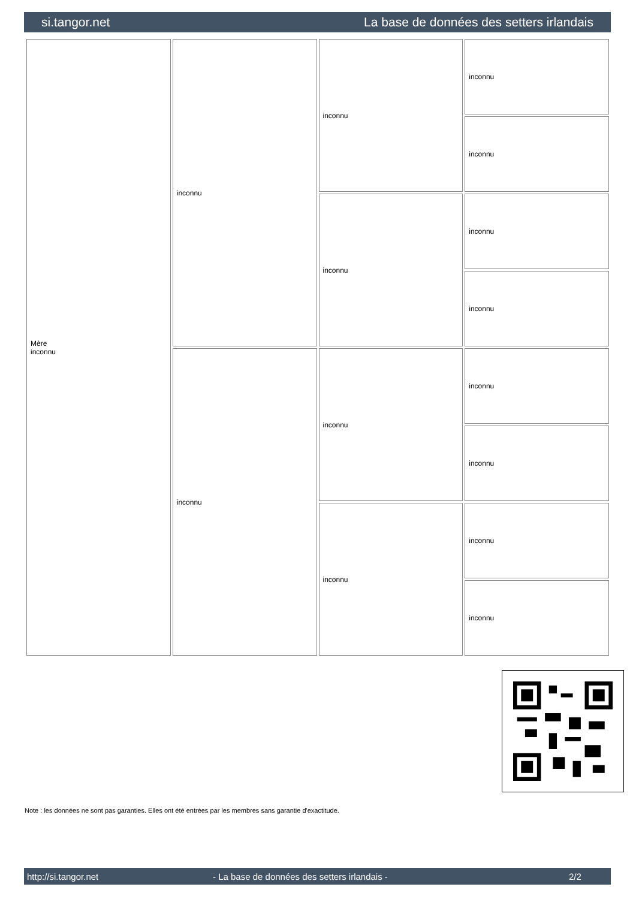si.tangor.net La base de données des setters irlandais
| Mère inconnu | inconnu | inconnu | inconnu |
| | | | inconnu |
| | | inconnu | inconnu |
| | | | inconnu |
| | inconnu | inconnu | inconnu |
| | | | inconnu |
| | | inconnu | inconnu |
| | | | inconnu |
Note : les données ne sont pas garanties. Elles ont été entrées par les membres sans garantie d'exactitude.
http://si.tangor.net - La base de données des setters irlandais - 2/2